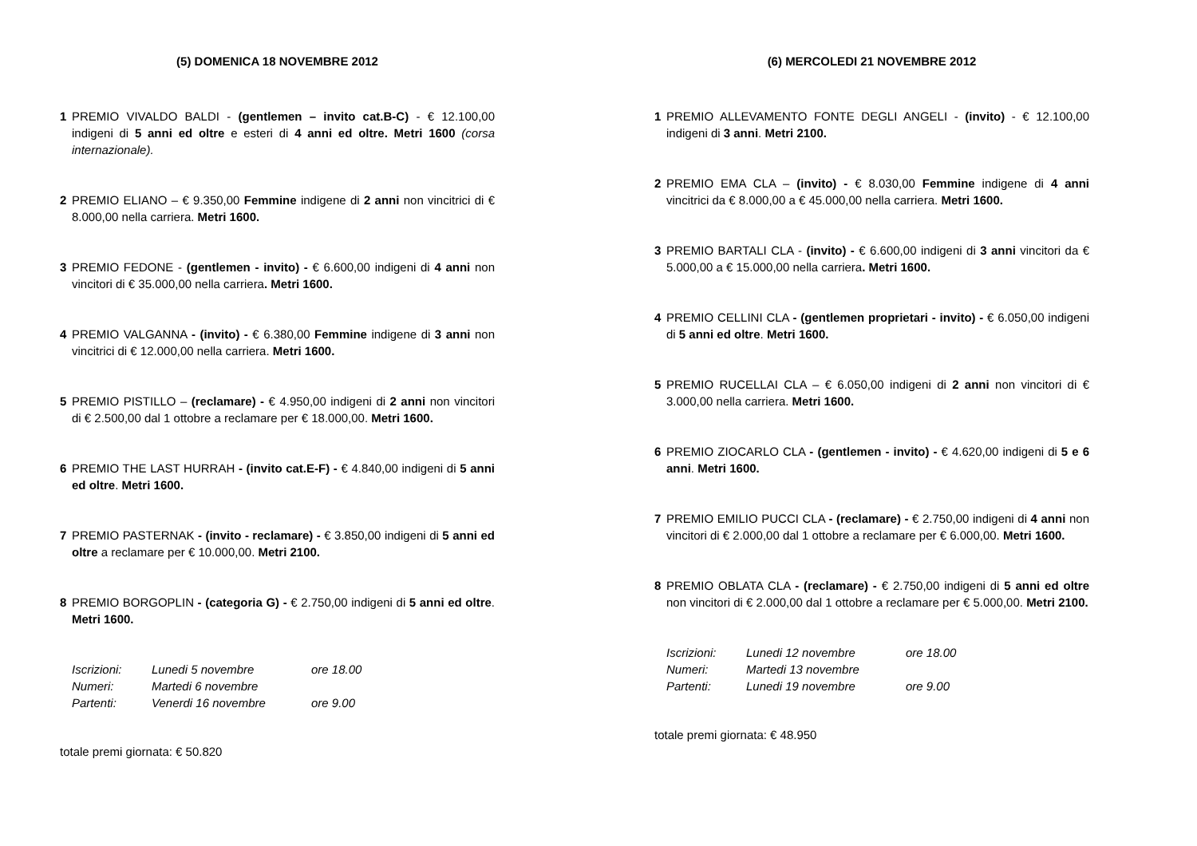(5) DOMENICA 18 NOVEMBRE 2012
1 PREMIO VIVALDO BALDI - (gentlemen – invito cat.B-C) - € 12.100,00 indigeni di 5 anni ed oltre e esteri di 4 anni ed oltre. Metri 1600 (corsa internazionale).
2 PREMIO ELIANO – € 9.350,00 Femmine indigene di 2 anni non vincitrici di € 8.000,00 nella carriera. Metri 1600.
3 PREMIO FEDONE - (gentlemen - invito) - € 6.600,00 indigeni di 4 anni non vincitori di € 35.000,00 nella carriera. Metri 1600.
4 PREMIO VALGANNA - (invito) - € 6.380,00 Femmine indigene di 3 anni non vincitrici di € 12.000,00 nella carriera. Metri 1600.
5 PREMIO PISTILLO – (reclamare) - € 4.950,00 indigeni di 2 anni non vincitori di € 2.500,00 dal 1 ottobre a reclamare per € 18.000,00. Metri 1600.
6 PREMIO THE LAST HURRAH - (invito cat.E-F) - € 4.840,00 indigeni di 5 anni ed oltre. Metri 1600.
7 PREMIO PASTERNAK - (invito - reclamare) - € 3.850,00 indigeni di 5 anni ed oltre a reclamare per € 10.000,00. Metri 2100.
8 PREMIO BORGOPLIN - (categoria G) - € 2.750,00 indigeni di 5 anni ed oltre. Metri 1600.
| Iscrizioni: | Lunedi 5 novembre | ore 18.00 |
| Numeri: | Martedi 6 novembre | |
| Partenti: | Venerdi 16 novembre | ore 9.00 |
totale premi giornata: € 50.820
(6) MERCOLEDI 21 NOVEMBRE 2012
1 PREMIO ALLEVAMENTO FONTE DEGLI ANGELI - (invito) - € 12.100,00 indigeni di 3 anni. Metri 2100.
2 PREMIO EMA CLA – (invito) - € 8.030,00 Femmine indigene di 4 anni vincitrici da € 8.000,00 a € 45.000,00 nella carriera. Metri 1600.
3 PREMIO BARTALI CLA - (invito) - € 6.600,00 indigeni di 3 anni vincitori da € 5.000,00 a € 15.000,00 nella carriera. Metri 1600.
4 PREMIO CELLINI CLA - (gentlemen proprietari - invito) - € 6.050,00 indigeni di 5 anni ed oltre. Metri 1600.
5 PREMIO RUCELLAI CLA – € 6.050,00 indigeni di 2 anni non vincitori di € 3.000,00 nella carriera. Metri 1600.
6 PREMIO ZIOCARLO CLA - (gentlemen - invito) - € 4.620,00 indigeni di 5 e 6 anni. Metri 1600.
7 PREMIO EMILIO PUCCI CLA - (reclamare) - € 2.750,00 indigeni di 4 anni non vincitori di € 2.000,00 dal 1 ottobre a reclamare per € 6.000,00. Metri 1600.
8 PREMIO OBLATA CLA - (reclamare) - € 2.750,00 indigeni di 5 anni ed oltre non vincitori di € 2.000,00 dal 1 ottobre a reclamare per € 5.000,00. Metri 2100.
| Iscrizioni: | Lunedi 12 novembre | ore 18.00 |
| Numeri: | Martedi 13 novembre | |
| Partenti: | Lunedi 19 novembre | ore 9.00 |
totale premi giornata: € 48.950